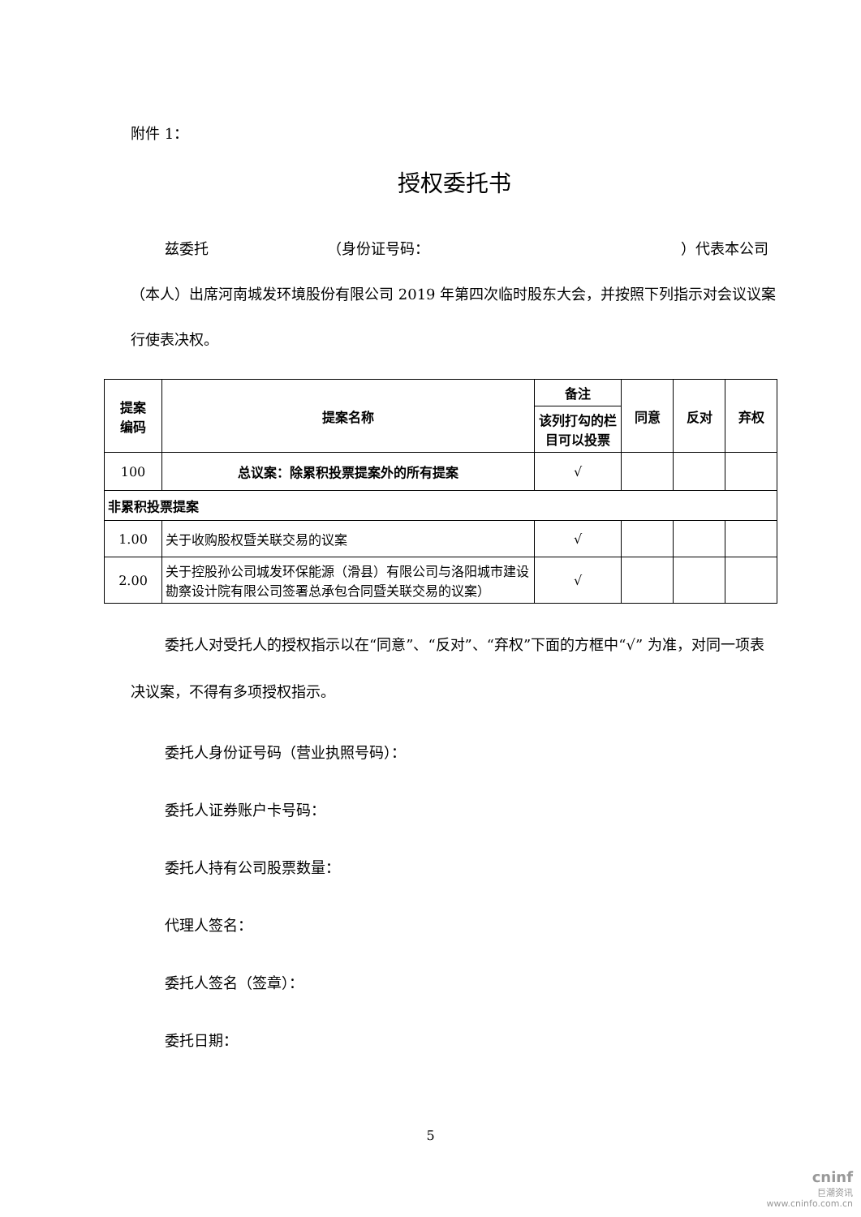附件 1：
授权委托书
兹委托 （身份证号码： ）代表本公司（本人）出席河南城发环境股份有限公司 2019 年第四次临时股东大会，并按照下列指示对会议议案行使表决权。
| 提案 编码 | 提案名称 | 备注 | 同意 | 反对 | 弃权 |
| --- | --- | --- | --- | --- | --- |
| | | 该列打勾的栏目可以投票 | | | |
| 100 | 总议案：除累积投票提案外的所有提案 | √ | | | |
| 非累积投票提案 | | | | | |
| 1.00 | 关于收购股权暨关联交易的议案 | √ | | | |
| 2.00 | 关于控股孙公司城发环保能源（滑县）有限公司与洛阳城市建设勘察设计院有限公司签署总承包合同暨关联交易的议案） | √ | | | |
委托人对受托人的授权指示以在“同意”、“反对”、“弃权”下面的方框中“√” 为准，对同一项表决议案，不得有多项授权指示。
委托人身份证号码（营业执照号码）：
委托人证券账户卡号码：
委托人持有公司股票数量：
代理人签名：
委托人签名（签章）：
委托日期：
5
cninf
巨潮资讯
www.cninfo.com.cn